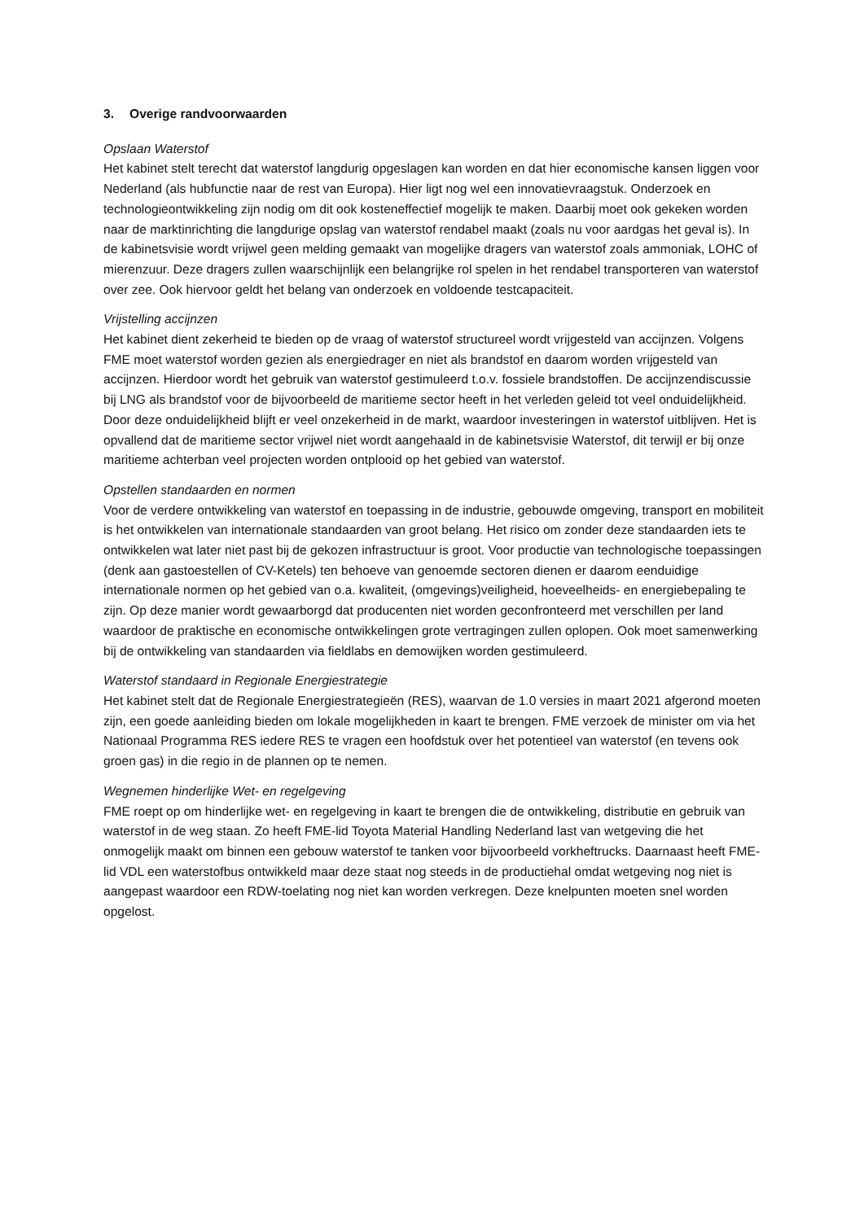3. Overige randvoorwaarden
Opslaan Waterstof
Het kabinet stelt terecht dat waterstof langdurig opgeslagen kan worden en dat hier economische kansen liggen voor Nederland (als hubfunctie naar de rest van Europa). Hier ligt nog wel een innovatievraagstuk. Onderzoek en technologieontwikkeling zijn nodig om dit ook kosteneffectief mogelijk te maken. Daarbij moet ook gekeken worden naar de marktinrichting die langdurige opslag van waterstof rendabel maakt (zoals nu voor aardgas het geval is). In de kabinetsvisie wordt vrijwel geen melding gemaakt van mogelijke dragers van waterstof zoals ammoniak, LOHC of mierenzuur. Deze dragers zullen waarschijnlijk een belangrijke rol spelen in het rendabel transporteren van waterstof over zee. Ook hiervoor geldt het belang van onderzoek en voldoende testcapaciteit.
Vrijstelling accijnzen
Het kabinet dient zekerheid te bieden op de vraag of waterstof structureel wordt vrijgesteld van accijnzen. Volgens FME moet waterstof worden gezien als energiedrager en niet als brandstof en daarom worden vrijgesteld van accijnzen. Hierdoor wordt het gebruik van waterstof gestimuleerd t.o.v. fossiele brandstoffen. De accijnzendiscussie bij LNG als brandstof voor de bijvoorbeeld de maritieme sector heeft in het verleden geleid tot veel onduidelijkheid. Door deze onduidelijkheid blijft er veel onzekerheid in de markt, waardoor investeringen in waterstof uitblijven. Het is opvallend dat de maritieme sector vrijwel niet wordt aangehaald in de kabinetsvisie Waterstof, dit terwijl er bij onze maritieme achterban veel projecten worden ontplooid op het gebied van waterstof.
Opstellen standaarden en normen
Voor de verdere ontwikkeling van waterstof en toepassing in de industrie, gebouwde omgeving, transport en mobiliteit is het ontwikkelen van internationale standaarden van groot belang. Het risico om zonder deze standaarden iets te ontwikkelen wat later niet past bij de gekozen infrastructuur is groot. Voor productie van technologische toepassingen (denk aan gastoestellen of CV-Ketels) ten behoeve van genoemde sectoren dienen er daarom eenduidige internationale normen op het gebied van o.a. kwaliteit, (omgevings)veiligheid, hoeveelheids- en energiebepaling te zijn. Op deze manier wordt gewaarborgd dat producenten niet worden geconfronteerd met verschillen per land waardoor de praktische en economische ontwikkelingen grote vertragingen zullen oplopen. Ook moet samenwerking bij de ontwikkeling van standaarden via fieldlabs en demowijken worden gestimuleerd.
Waterstof standaard in Regionale Energiestrategie
Het kabinet stelt dat de Regionale Energiestrategieën (RES), waarvan de 1.0 versies in maart 2021 afgerond moeten zijn, een goede aanleiding bieden om lokale mogelijkheden in kaart te brengen. FME verzoek de minister om via het Nationaal Programma RES iedere RES te vragen een hoofdstuk over het potentieel van waterstof (en tevens ook groen gas) in die regio in de plannen op te nemen.
Wegnemen hinderlijke Wet- en regelgeving
FME roept op om hinderlijke wet- en regelgeving in kaart te brengen die de ontwikkeling, distributie en gebruik van waterstof in de weg staan. Zo heeft FME-lid Toyota Material Handling Nederland last van wetgeving die het onmogelijk maakt om binnen een gebouw waterstof te tanken voor bijvoorbeeld vorkheftrucks. Daarnaast heeft FME-lid VDL een waterstofbus ontwikkeld maar deze staat nog steeds in de productiehal omdat wetgeving nog niet is aangepast waardoor een RDW-toelating nog niet kan worden verkregen. Deze knelpunten moeten snel worden opgelost.